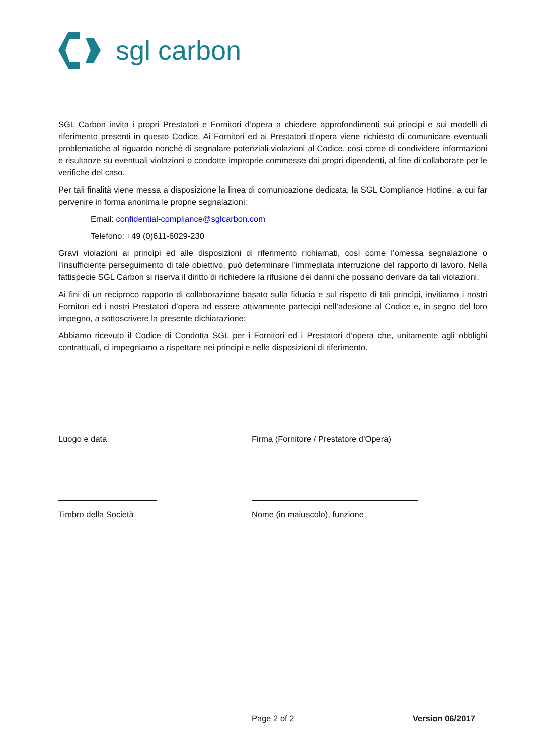sgl carbon
SGL Carbon invita i propri Prestatori e Fornitori d’opera a chiedere approfondimenti sui principi e sui modelli di riferimento presenti in questo Codice. Ai Fornitori ed ai Prestatori d’opera viene richiesto di comunicare eventuali problematiche al riguardo nonché di segnalare potenziali violazioni al Codice, così come di condividere informazioni e risultanze su eventuali violazioni o condotte improprie commesse dai propri dipendenti, al fine di collaborare per le verifiche del caso.
Per tali finalità viene messa a disposizione la linea di comunicazione dedicata, la SGL Compliance Hotline, a cui far pervenire in forma anonima le proprie segnalazioni:
Email: confidential-compliance@sglcarbon.com
Telefono: +49 (0)611-6029-230
Gravi violazioni ai princìpi ed alle disposizioni di riferimento richiamati, così come l’omessa segnalazione o l’insufficiente perseguimento di tale obiettivo, può determinare l’immediata interruzione del rapporto di lavoro. Nella fattispecie SGL Carbon si riserva il diritto di richiedere la rifusione dei danni che possano derivare da tali violazioni.
Ai fini di un reciproco rapporto di collaborazione basato sulla fiducia e sul rispetto di tali princìpi, invitiamo i nostri Fornitori ed i nostri Prestatori d’opera ad essere attivamente partecipi nell’adesione al Codice e, in segno del loro impegno, a sottoscrivere la presente dichiarazione:
Abbiamo ricevuto il Codice di Condotta SGL per i Fornitori ed i Prestatori d’opera che, unitamente agli obblighi contrattuali, ci impegniamo a rispettare nei principi e nelle disposizioni di riferimento.
Luogo e data Firma (Fornitore / Prestatore d’Opera)
Timbro della Società Nome (in maiuscolo), funzione
Page 2 of 2 Version 06/2017